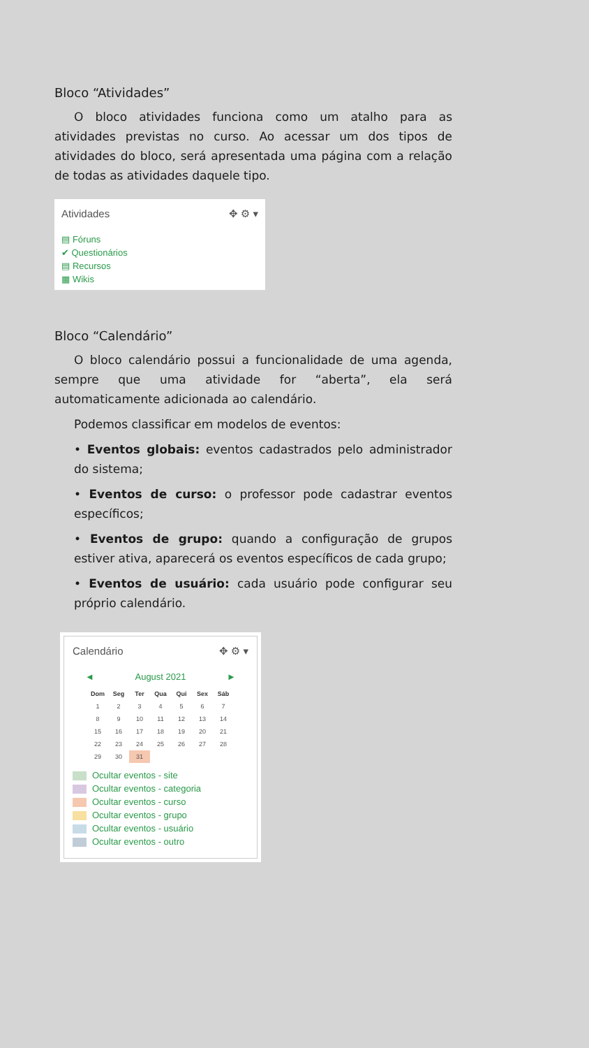Bloco “Atividades”
O bloco atividades funciona como um atalho para as atividades previstas no curso. Ao acessar um dos tipos de atividades do bloco, será apresentada uma página com a relação de todas as atividades daquele tipo.
Atividades ✥ ⚙ ▾
▤ Fóruns
✔ Questionários
▤ Recursos
▦ Wikis
Bloco “Calendário”
O bloco calendário possui a funcionalidade de uma agenda, sempre que uma atividade for “aberta”, ela será automaticamente adicionada ao calendário.
Podemos classificar em modelos de eventos:
• Eventos globais: eventos cadastrados pelo administrador do sistema;
• Eventos de curso: o professor pode cadastrar eventos específicos;
• Eventos de grupo: quando a configuração de grupos estiver ativa, aparecerá os eventos específicos de cada grupo;
• Eventos de usuário: cada usuário pode configurar seu próprio calendário.
Calendário ✥ ⚙ ▾
◄ August 2021 ►
| Dom | Seg | Ter | Qua | Qui | Sex | Sáb |
| --- | --- | --- | --- | --- | --- | --- |
| 1 | 2 | 3 | 4 | 5 | 6 | 7 |
| 8 | 9 | 10 | 11 | 12 | 13 | 14 |
| 15 | 16 | 17 | 18 | 19 | 20 | 21 |
| 22 | 23 | 24 | 25 | 26 | 27 | 28 |
| 29 | 30 | 31 | | | | |
Ocultar eventos - site
Ocultar eventos - categoria
Ocultar eventos - curso
Ocultar eventos - grupo
Ocultar eventos - usuário
Ocultar eventos - outro